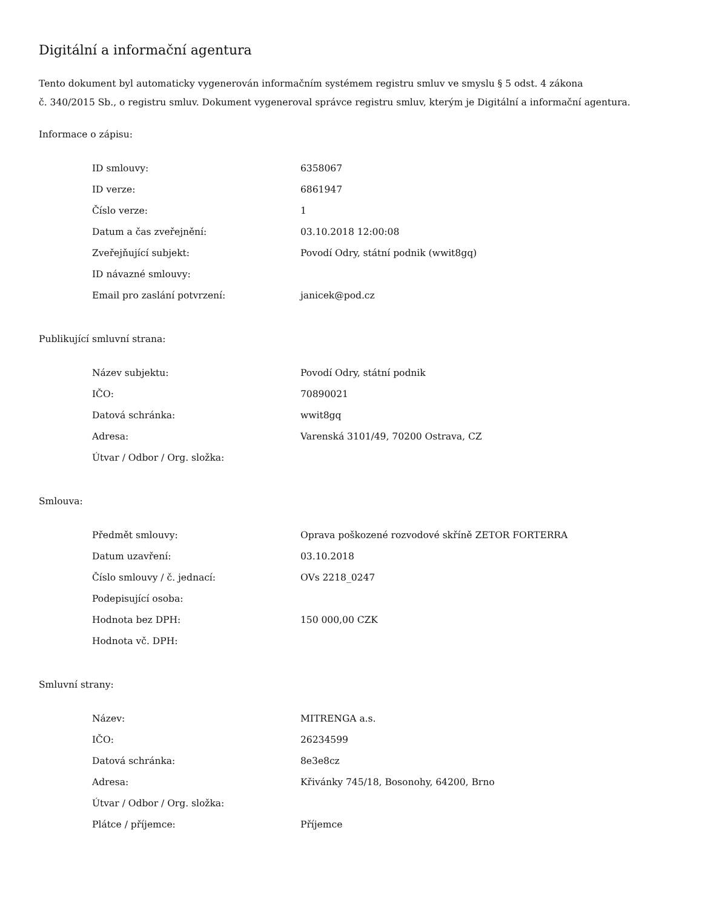Digitální a informační agentura
Tento dokument byl automaticky vygenerován informačním systémem registru smluv ve smyslu § 5 odst. 4 zákona
č. 340/2015 Sb., o registru smluv. Dokument vygeneroval správce registru smluv, kterým je Digitální a informační agentura.
Informace o zápisu:
| ID smlouvy: | 6358067 |
| ID verze: | 6861947 |
| Číslo verze: | 1 |
| Datum a čas zveřejnění: | 03.10.2018 12:00:08 |
| Zveřejňující subjekt: | Povodí Odry, státní podnik (wwit8gq) |
| ID návazné smlouvy: | |
| Email pro zaslání potvrzení: | janicek@pod.cz |
Publikující smluvní strana:
| Název subjektu: | Povodí Odry, státní podnik |
| IČO: | 70890021 |
| Datová schránka: | wwit8gq |
| Adresa: | Varenská 3101/49, 70200 Ostrava, CZ |
| Útvar / Odbor / Org. složka: | |
Smlouva:
| Předmět smlouvy: | Oprava poškozené rozvodové skříně ZETOR FORTERRA |
| Datum uzavření: | 03.10.2018 |
| Číslo smlouvy / č. jednací: | OVs 2218_0247 |
| Podepisující osoba: | |
| Hodnota bez DPH: | 150 000,00 CZK |
| Hodnota vč. DPH: | |
Smluvní strany:
| Název: | MITRENGA a.s. |
| IČO: | 26234599 |
| Datová schránka: | 8e3e8cz |
| Adresa: | Křivánky 745/18, Bosonohy, 64200, Brno |
| Útvar / Odbor / Org. složka: | |
| Plátce / příjemce: | Příjemce |